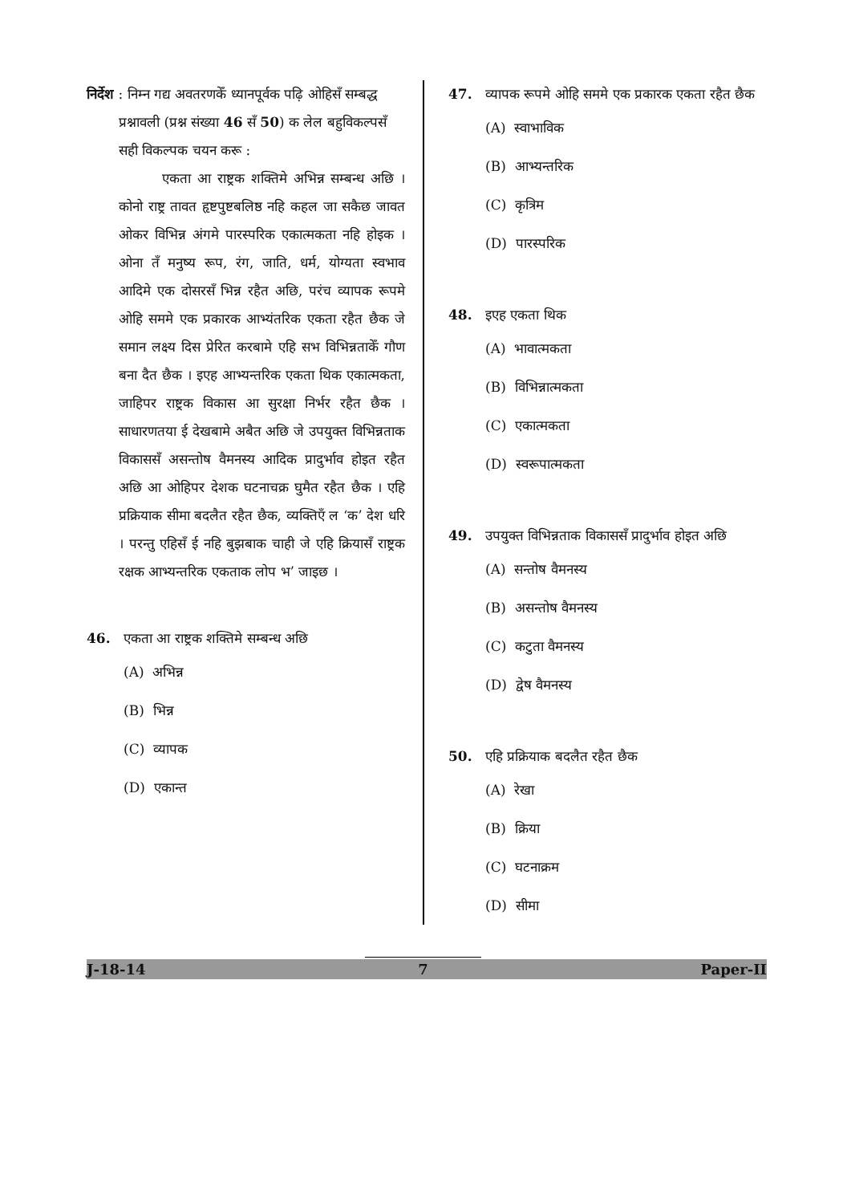निर्देश : निम्न गद्य अवतरणकेँ ध्यानपूर्वक पढ़ि ओहिसँ सम्बद्ध प्रश्नावली (प्रश्न संख्या 46 सँ 50) क लेल बहुविकल्पसँ सही विकल्पक चयन करू :
एकता आ राष्ट्रक शक्तिमे अभिन्न सम्बन्ध अछि । कोनो राष्ट्र तावत हृष्टपुष्टबलिष्ठ नहि कहल जा सकैछ जावत ओकर विभिन्न अंगमे पारस्परिक एकात्मकता नहि होइक । ओना तँ मनुष्य रूप, रंग, जाति, धर्म, योग्यता स्वभाव आदिमे एक दोसरसँ भिन्न रहैत अछि, परंच व्यापक रूपमे ओहि सममे एक प्रकारक आभ्यंतरिक एकता रहैत छैक जे समान लक्ष्य दिस प्रेरित करबामे एहि सभ विभिन्नताकेँ गौण बना दैत छैक । इएह आभ्यन्तरिक एकता थिक एकात्मकता, जाहिपर राष्ट्रक विकास आ सुरक्षा निर्भर रहैत छैक । साधारणतया ई देखबामे अबैत अछि जे उपयुक्त विभिन्नताक विकाससँ असन्तोष वैमनस्य आदिक प्रादुर्भाव होइत रहैत अछि आ ओहिपर देशक घटनाचक्र घुमैत रहैत छैक । एहि प्रक्रियाक सीमा बदलैत रहैत छैक, व्यक्तिएँ ल ‘क’ देश धरि । परन्तु एहिसँ ई नहि बुझबाक चाही जे एहि क्रियासँ राष्ट्रक रक्षक आभ्यन्तरिक एकताक लोप भ’ जाइछ ।
46. एकता आ राष्ट्रक शक्तिमे सम्बन्ध अछि
(A) अभिन्न
(B) भिन्न
(C) व्यापक
(D) एकान्त
47. व्यापक रूपमे ओहि सममे एक प्रकारक एकता रहैत छैक
(A) स्वाभाविक
(B) आभ्यन्तरिक
(C) कृत्रिम
(D) पारस्परिक
48. इएह एकता थिक
(A) भावात्मकता
(B) विभिन्नात्मकता
(C) एकात्मकता
(D) स्वरूपात्मकता
49. उपयुक्त विभिन्नताक विकाससँ प्रादुर्भाव होइत अछि
(A) सन्तोष वैमनस्य
(B) असन्तोष वैमनस्य
(C) कटुता वैमनस्य
(D) द्वेष वैमनस्य
50. एहि प्रक्रियाक बदलैत रहैत छैक
(A) रेखा
(B) क्रिया
(C) घटनाक्रम
(D) सीमा
J-18-14 7 Paper-II